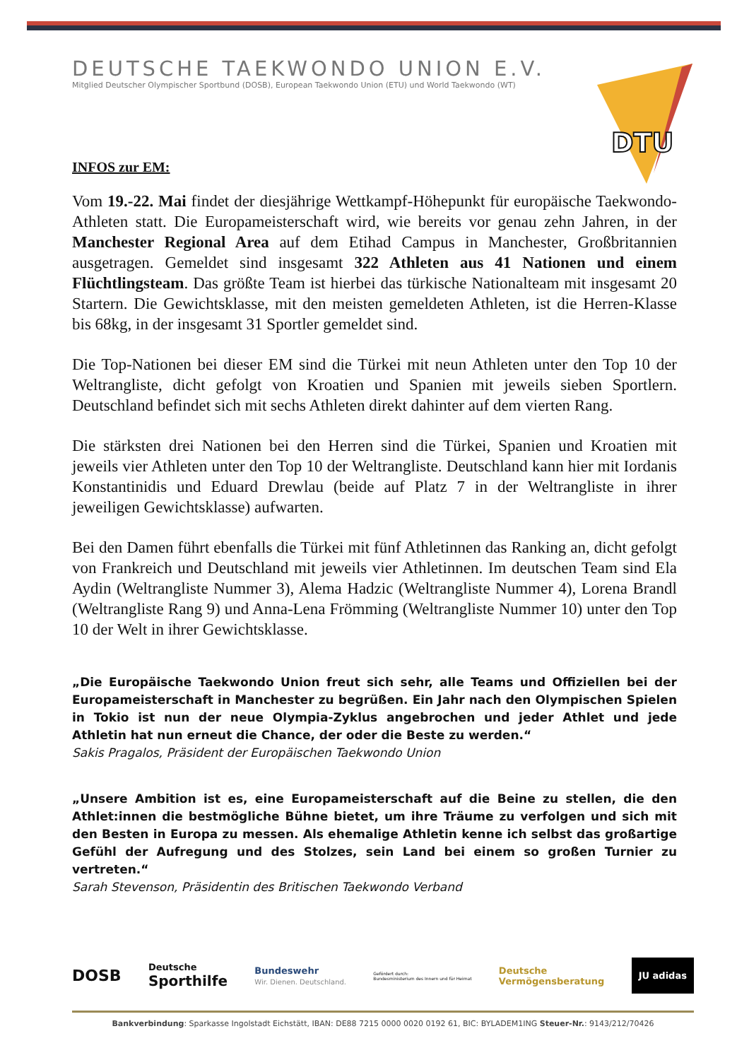DEUTSCHE TAEKWONDO UNION E.V.
Mitglied Deutscher Olympischer Sportbund (DOSB), European Taekwondo Union (ETU) und World Taekwondo (WT)
DTU
INFOS zur EM:
Vom 19.-22. Mai findet der diesjährige Wettkampf-Höhepunkt für europäische Taekwondo-Athleten statt. Die Europameisterschaft wird, wie bereits vor genau zehn Jahren, in der Manchester Regional Area auf dem Etihad Campus in Manchester, Großbritannien ausgetragen. Gemeldet sind insgesamt 322 Athleten aus 41 Nationen und einem Flüchtlingsteam. Das größte Team ist hierbei das türkische Nationalteam mit insgesamt 20 Startern. Die Gewichtsklasse, mit den meisten gemeldeten Athleten, ist die Herren-Klasse bis 68kg, in der insgesamt 31 Sportler gemeldet sind.
Die Top-Nationen bei dieser EM sind die Türkei mit neun Athleten unter den Top 10 der Weltrangliste, dicht gefolgt von Kroatien und Spanien mit jeweils sieben Sportlern. Deutschland befindet sich mit sechs Athleten direkt dahinter auf dem vierten Rang.
Die stärksten drei Nationen bei den Herren sind die Türkei, Spanien und Kroatien mit jeweils vier Athleten unter den Top 10 der Weltrangliste. Deutschland kann hier mit Iordanis Konstantinidis und Eduard Drewlau (beide auf Platz 7 in der Weltrangliste in ihrer jeweiligen Gewichtsklasse) aufwarten.
Bei den Damen führt ebenfalls die Türkei mit fünf Athletinnen das Ranking an, dicht gefolgt von Frankreich und Deutschland mit jeweils vier Athletinnen. Im deutschen Team sind Ela Aydin (Weltrangliste Nummer 3), Alema Hadzic (Weltrangliste Nummer 4), Lorena Brandl (Weltrangliste Rang 9) und Anna-Lena Frömming (Weltrangliste Nummer 10) unter den Top 10 der Welt in ihrer Gewichtsklasse.
„Die Europäische Taekwondo Union freut sich sehr, alle Teams und Offiziellen bei der Europameisterschaft in Manchester zu begrüßen. Ein Jahr nach den Olympischen Spielen in Tokio ist nun der neue Olympia-Zyklus angebrochen und jeder Athlet und jede Athletin hat nun erneut die Chance, der oder die Beste zu werden.“
Sakis Pragalos, Präsident der Europäischen Taekwondo Union
„Unsere Ambition ist es, eine Europameisterschaft auf die Beine zu stellen, die den Athlet:innen die bestmögliche Bühne bietet, um ihre Träume zu verfolgen und sich mit den Besten in Europa zu messen. Als ehemalige Athletin kenne ich selbst das großartige Gefühl der Aufregung und des Stolzes, sein Land bei einem so großen Turnier zu vertreten.“
Sarah Stevenson, Präsidentin des Britischen Taekwondo Verband
DOSB Deutsche
Sporthilfe Bundeswehr
Wir. Dienen. Deutschland. Gefördert durch:
Bundesministerium des Innern und für Heimat Deutsche
Vermögensberatung JU adidas
Bankverbindung: Sparkasse Ingolstadt Eichstätt, IBAN: DE88 7215 0000 0020 0192 61, BIC: BYLADEM1ING Steuer-Nr.: 9143/212/70426